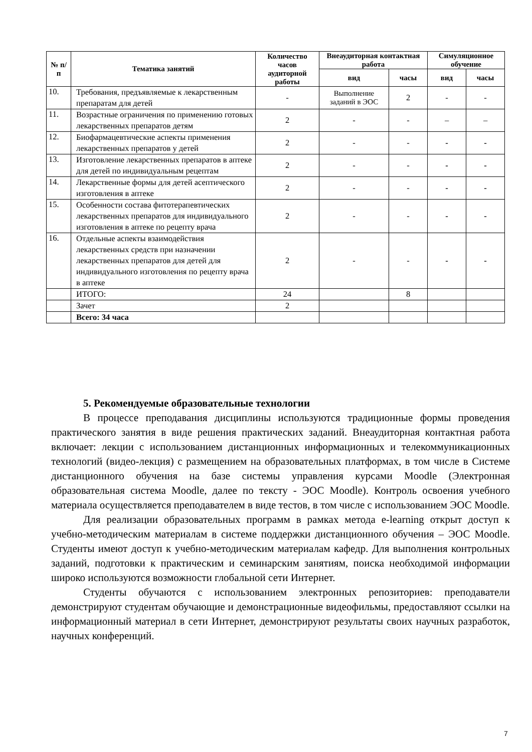| № п/п | Тематика занятий | Количество часов аудиторной работы | Внеаудиторная контактная работа | | Симуляционное обучение | |
| --- | --- | --- | --- | --- | --- | --- |
| | | | вид | часы | вид | часы |
| 10. | Требования, предъявляемые к лекарственным препаратам для детей | - | Выполнение заданий в ЭОС | 2 | - | - |
| 11. | Возрастные ограничения по применению готовых лекарственных препаратов детям | 2 | - | - | – | – |
| 12. | Биофармацевтические аспекты применения лекарственных препаратов у детей | 2 | - | - | - | - |
| 13. | Изготовление лекарственных препаратов в аптеке для детей по индивидуальным рецептам | 2 | - | - | - | - |
| 14. | Лекарственные формы для детей асептического изготовления в аптеке | 2 | - | - | - | - |
| 15. | Особенности состава фитотерапевтических лекарственных препаратов для индивидуального изготовления в аптеке по рецепту врача | 2 | - | - | - | - |
| 16. | Отдельные аспекты взаимодействия лекарственных средств при назначении лекарственных препаратов для детей для индивидуального изготовления по рецепту врача в аптеке | 2 | - | - | - | - |
| | ИТОГО: | 24 | | 8 | | |
| | Зачет | 2 | | | | |
| | Всего: 34 часа | | | | | |
5. Рекомендуемые образовательные технологии
В процессе преподавания дисциплины используются традиционные формы проведения практического занятия в виде решения практических заданий. Внеаудиторная контактная работа включает: лекции с использованием дистанционных информационных и телекоммуникационных технологий (видео-лекция) с размещением на образовательных платформах, в том числе в Системе дистанционного обучения на базе системы управления курсами Moodle (Электронная образовательная система Moodle, далее по тексту - ЭОС Moodle). Контроль освоения учебного материала осуществляется преподавателем в виде тестов, в том числе с использованием ЭОС Moodle.
Для реализации образовательных программ в рамках метода e-learning открыт доступ к учебно-методическим материалам в системе поддержки дистанционного обучения – ЭОС Moodle. Студенты имеют доступ к учебно-методическим материалам кафедр. Для выполнения контрольных заданий, подготовки к практическим и семинарским занятиям, поиска необходимой информации широко используются возможности глобальной сети Интернет.
Студенты обучаются с использованием электронных репозиториев: преподаватели демонстрируют студентам обучающие и демонстрационные видеофильмы, предоставляют ссылки на информационный материал в сети Интернет, демонстрируют результаты своих научных разработок, научных конференций.
7